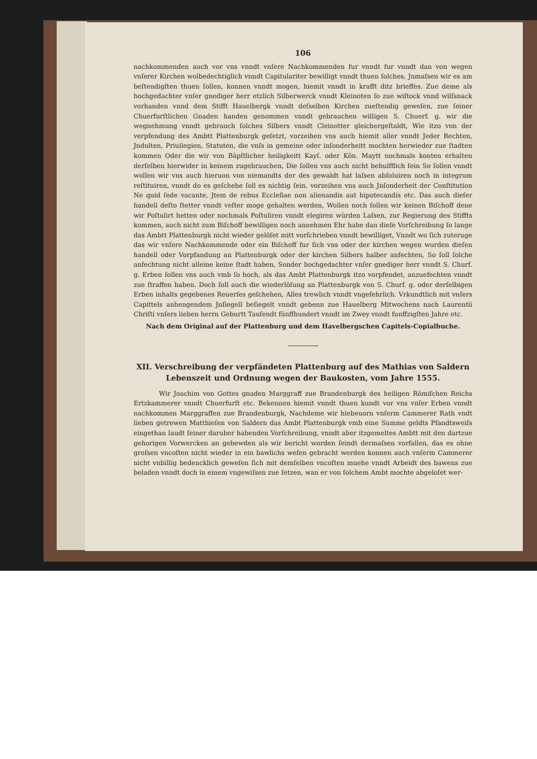106
nachkommenden auch vor vns vnndt vnſere Nachkommenden fur vnndt fur vnndt dan von wegen vnſerer Kirchen wolbedechtiglich vnndt Capitulariter bewilligt vnndt thuen ſolches, Jnmaſsen wir es am beſtendigſten thuen ſollen, konnen vnndt mogen, hiemit vnndt in krafft ditz brieffes. Zue deme als hochgedachter vnſer gnediger herr etzlich Silberwerck vnndt Kleinoten ſo zue wiſtock vnnd wilſsnack vorhanden vnnd dem Stifft Hauelbergk vnndt deſselben Kirchen zueſtendig geweſen, zue ſeiner Chuerfurſtlichen Gnaden handen genommen vnndt gebrauchen willigen S. Chuerf. g. wir die wegnehmung vnndt gebrauch ſolches Silbers vnndt Cleinotter gleichergeſtaldt, Wie itzo von der verpfendung des Ambtt Plattenburgk geſetzt, vorzeihen vns auch hiemit aller vnndt Jeder Rechten, Jndulten, Priuilegien, Statuten, die vnſs in gemeine oder inſonderheitt mochten herwieder zue ſtadten kommen Oder die wir von Bäpſtlicher heiligkeitt Kayſ. oder Kön. Maytt nochmals konten erhalten derſelben hierwider in keinem zugebrauchen, Die ſollen vns auch nicht behulfflich ſein So ſollen vnndt wollen wir vns auch hieruon von niemandts der des gewaldt hat laſsen abſoluiren noch in integrum reſtituiren, vnndt do es geſchehe ſoll es nichtig ſein, vorzeihen vns auch Jnſonderheit der Conſtitution Ne quid ſede vacante, Jtem de rebus Eccleſiae non alienandis aut hipotecandis etc. Das auch dieſer handell deſto ſtetter vnndt veſter moge gehalten werden, Wollen noch ſollen wir keinen Biſchoff dene wir Poſtulirt hetten oder nochmals Poſtuliren vnndt elegiren würden Laſsen, zur Regierung des Stiffts kommen, auch nicht zum Biſchoff bewilligen noch annehmen Ehr habe dan dieſe Vorſchreibung ſo lange das Ambtt Plattenburgk nicht wieder gelöſet mitt vorſchrieben vnndt bewilliget, Vnndt wo ſich zuteruge das wir vnſere Nachkommende oder ein Biſchoff fur ſich vns oder der kirchen wegen wurden dieſen handell oder Vorpfandung an Plattenburgk oder der kirchen Silbers halber anfechten, So ſoll ſolche anfechtung nicht alleine keine ſtadt haben, Sonder hochgedachter vnſer gnediger herr vnndt S. Churf. g. Erben ſollen vns auch vmb ſo hoch, als das Ambt Plattenburgk itzo vorpfendet, anzuefechten vnndt zue ſtraffen haben. Doch ſoll auch die wiederlöſung an Plattenburgk von S. Churf. g. oder derſelbigen Erben inhalts gegebenes Reuerſes geſchehen, Alles trewlich vnndt vngefehrlich. Vrkundtlich mit vnſers Capittels anhengendem Jnſiegell beſiegelt vnndt gebenn zue Hauelberg Mitwochens nach Laurentii Chriſti vnſers lieben herrn Geburtt Tauſendt fünffhundert vnndt im Zwey vnndt funffzigſten Jahre etc.
Nach dem Original auf der Plattenburg und dem Havelbergschen Capitels-Copialbuche.
XII. Verschreibung der verpfändeten Plattenburg auf des Mathias von Saldern Lebenszeit und Ordnung wegen der Baukosten, vom Jahre 1555.
Wir Joachim von Gottes gnaden Marggraff zue Brandenburgk des heiligen Römiſchen Reichs Ertzkammerer vnndt Chuerfurſt etc. Bekennen hiemit vnndt thuen kundt vor vns vnſer Erben vnndt nachkommen Marggraffen zue Brandenburgk, Nachdeme wir hiebeuorn vnſerm Cammerer Rath vndt lieben getrewen Matthieſen von Saldern das Ambt Plattenburgk vmb eine Summe geldts Pfandtsweiſs eingethan laudt ſeiner daruber habenden Vorſchreibung, vnndt aber itzgemeltes Ambtt mit den dartzue gehorigen Vorwercken an gebewden als wir bericht worden ſeindt dermaſsen vorfallen, das es ohne groſsen vncoſten nicht wieder in ein bawlichs weſen gebracht werden konnen auch vnſerm Cammerer nicht vnbillig bedencklich geweſen ſich mit demſelben vncoſten muehe vnndt Arbeidt des bawens zue beladen vnndt doch in einem vngewiſsen zue ſetzen, wan er von ſolchem Ambt mochte abgeloſet wer-